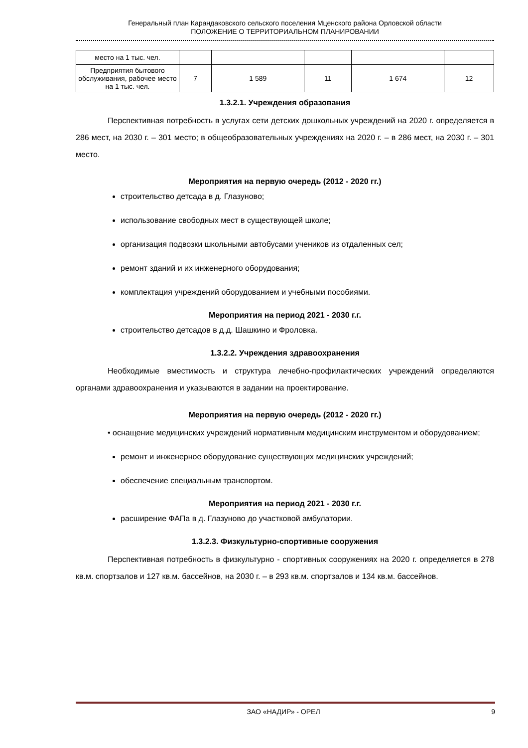Генеральный план Карандаковского сельского поселения Мценского района Орловской области
ПОЛОЖЕНИЕ О ТЕРРИТОРИАЛЬНОМ ПЛАНИРОВАНИИ
| место на 1 тыс. чел. | | | | | |
| Предприятия бытового обслуживания, рабочее место на 1 тыс. чел. | 7 | 1 589 | 11 | 1 674 | 12 |
1.3.2.1. Учреждения образования
Перспективная потребность в услугах сети детских дошкольных учреждений на 2020 г. определяется в 286 мест, на 2030 г. – 301 место; в общеобразовательных учреждениях на 2020 г. – в 286 мест, на 2030 г. – 301 место.
Мероприятия на первую очередь (2012 - 2020 гг.)
строительство детсада в д. Глазуново;
использование свободных мест в существующей школе;
организация подвозки школьными автобусами учеников из отдаленных сел;
ремонт зданий и их инженерного оборудования;
комплектация учреждений оборудованием и учебными пособиями.
Мероприятия на период 2021 - 2030 г.г.
строительство детсадов в д.д. Шашкино и Фроловка.
1.3.2.2. Учреждения здравоохранения
Необходимые вместимость и структура лечебно-профилактических учреждений определяются органами здравоохранения и указываются в задании на проектирование.
Мероприятия на первую очередь (2012 - 2020 гг.)
• оснащение медицинских учреждений нормативным медицинским инструментом и оборудованием;
ремонт и инженерное оборудование существующих медицинских учреждений;
обеспечение специальным транспортом.
Мероприятия на период 2021 - 2030 г.г.
расширение ФАПа в д. Глазуново до участковой амбулатории.
1.3.2.3. Физкультурно-спортивные сооружения
Перспективная потребность в физкультурно - спортивных сооружениях на 2020 г. определяется в 278 кв.м. спортзалов и 127 кв.м. бассейнов, на 2030 г. – в 293 кв.м. спортзалов и 134 кв.м. бассейнов.
ЗАО «НАДИР» - ОРЕЛ 9